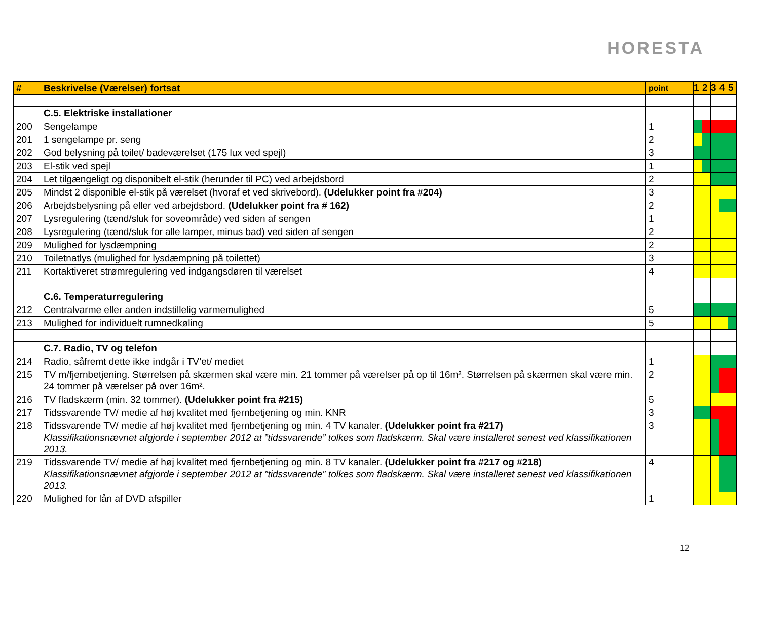HORESTA
| # | Beskrivelse (Værelser) fortsat | point | 1 | 2 | 3 | 4 | 5 |
| --- | --- | --- | --- | --- | --- | --- | --- |
| | C.5. Elektriske installationer | | | | | | |
| 200 | Sengelampe | 1 | | | | | |
| 201 | 1 sengelampe pr. seng | 2 | | | | | |
| 202 | God belysning på toilet/ badeværelset (175 lux ved spejl) | 3 | | | | | |
| 203 | El-stik ved spejl | 1 | | | | | |
| 204 | Let tilgængeligt og disponibelt el-stik (herunder til PC) ved arbejdsbord | 2 | | | | | |
| 205 | Mindst 2 disponible el-stik på værelset (hvoraf et ved skrivebord). (Udelukker point fra #204) | 3 | | | | | |
| 206 | Arbejdsbelysning på eller ved arbejdsbord. (Udelukker point fra # 162) | 2 | | | | | |
| 207 | Lysregulering (tænd/sluk for soveområde) ved siden af sengen | 1 | | | | | |
| 208 | Lysregulering (tænd/sluk for alle lamper, minus bad) ved siden af sengen | 2 | | | | | |
| 209 | Mulighed for lysdæmpning | 2 | | | | | |
| 210 | Toiletnatlys (mulighed for lysdæmpning på toilettet) | 3 | | | | | |
| 211 | Kortaktiveret strømregulering ved indgangsdøren til værelset | 4 | | | | | |
| | C.6. Temperaturregulering | | | | | | |
| 212 | Centralvarme eller anden indstillelig varmemulighed | 5 | | | | | |
| 213 | Mulighed for individuelt rumnedkøling | 5 | | | | | |
| | C.7. Radio, TV og telefon | | | | | | |
| 214 | Radio, såfremt dette ikke indgår i TV’et/ mediet | 1 | | | | | |
| 215 | TV m/fjernbetjening. Størrelsen på skærmen skal være min. 21 tommer på værelser på op til 16m². Størrelsen på skærmen skal være min. 24 tommer på værelser på over 16m². | 2 | | | | | |
| 216 | TV fladskærm (min. 32 tommer). (Udelukker point fra #215) | 5 | | | | | |
| 217 | Tidssvarende TV/ medie af høj kvalitet med fjernbetjening og min. KNR | 3 | | | | | |
| 218 | Tidssvarende TV/ medie af høj kvalitet med fjernbetjening og min. 4 TV kanaler. (Udelukker point fra #217) Klassifikationsnævnet afgjorde i september 2012 at ”tidssvarende” tolkes som fladskærm. Skal være installeret senest ved klassifikationen 2013. | 3 | | | | | |
| 219 | Tidssvarende TV/ medie af høj kvalitet med fjernbetjening og min. 8 TV kanaler. (Udelukker point fra #217 og #218) Klassifikationsnævnet afgjorde i september 2012 at ”tidssvarende” tolkes som fladskærm. Skal være installeret senest ved klassifikationen 2013. | 4 | | | | | |
| 220 | Mulighed for lån af DVD afspiller | 1 | | | | | |
12